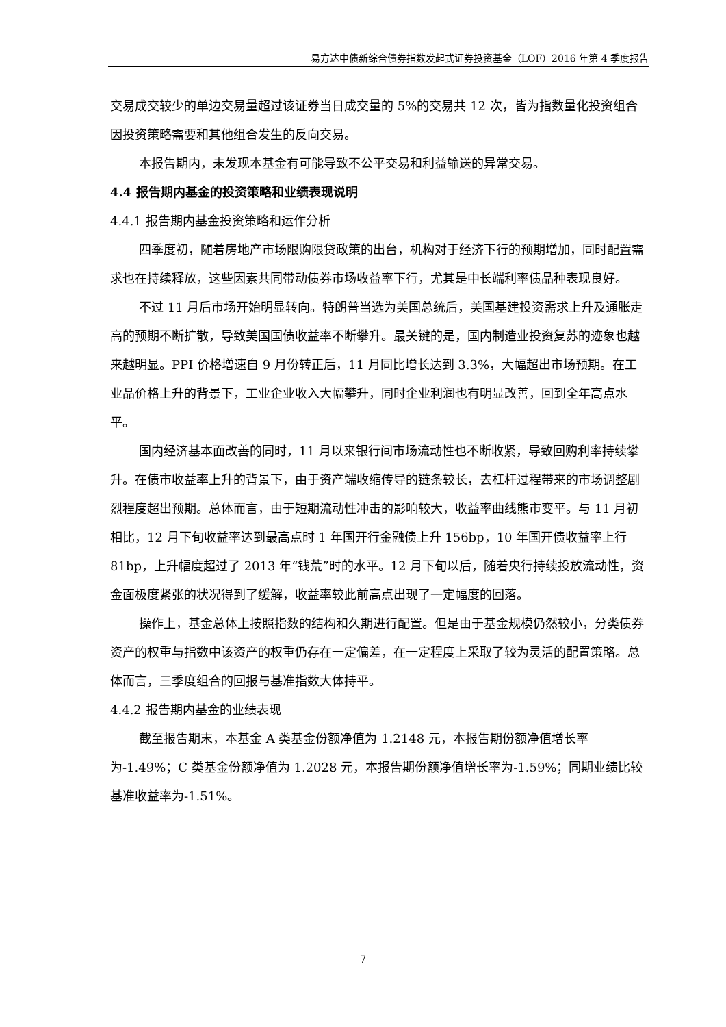易方达中债新综合债券指数发起式证券投资基金（LOF）2016 年第 4 季度报告
交易成交较少的单边交易量超过该证券当日成交量的 5%的交易共 12 次，皆为指数量化投资组合因投资策略需要和其他组合发生的反向交易。
本报告期内，未发现本基金有可能导致不公平交易和利益输送的异常交易。
4.4 报告期内基金的投资策略和业绩表现说明
4.4.1 报告期内基金投资策略和运作分析
四季度初，随着房地产市场限购限贷政策的出台，机构对于经济下行的预期增加，同时配置需求也在持续释放，这些因素共同带动债券市场收益率下行，尤其是中长端利率债品种表现良好。
不过 11 月后市场开始明显转向。特朗普当选为美国总统后，美国基建投资需求上升及通胀走高的预期不断扩散，导致美国国债收益率不断攀升。最关键的是，国内制造业投资复苏的迹象也越来越明显。PPI 价格增速自 9 月份转正后，11 月同比增长达到 3.3%，大幅超出市场预期。在工业品价格上升的背景下，工业企业收入大幅攀升，同时企业利润也有明显改善，回到全年高点水平。
国内经济基本面改善的同时，11 月以来银行间市场流动性也不断收紧，导致回购利率持续攀升。在债市收益率上升的背景下，由于资产端收缩传导的链条较长，去杠杆过程带来的市场调整剧烈程度超出预期。总体而言，由于短期流动性冲击的影响较大，收益率曲线熊市变平。与 11 月初相比，12 月下旬收益率达到最高点时 1 年国开行金融债上升 156bp，10 年国开债收益率上行 81bp，上升幅度超过了 2013 年“钱荒”时的水平。12 月下旬以后，随着央行持续投放流动性，资金面极度紧张的状况得到了缓解，收益率较此前高点出现了一定幅度的回落。
操作上，基金总体上按照指数的结构和久期进行配置。但是由于基金规模仍然较小，分类债券资产的权重与指数中该资产的权重仍存在一定偏差，在一定程度上采取了较为灵活的配置策略。总体而言，三季度组合的回报与基准指数大体持平。
4.4.2 报告期内基金的业绩表现
截至报告期末，本基金 A 类基金份额净值为 1.2148 元，本报告期份额净值增长率为-1.49%；C 类基金份额净值为 1.2028 元，本报告期份额净值增长率为-1.59%；同期业绩比较基准收益率为-1.51%。
7